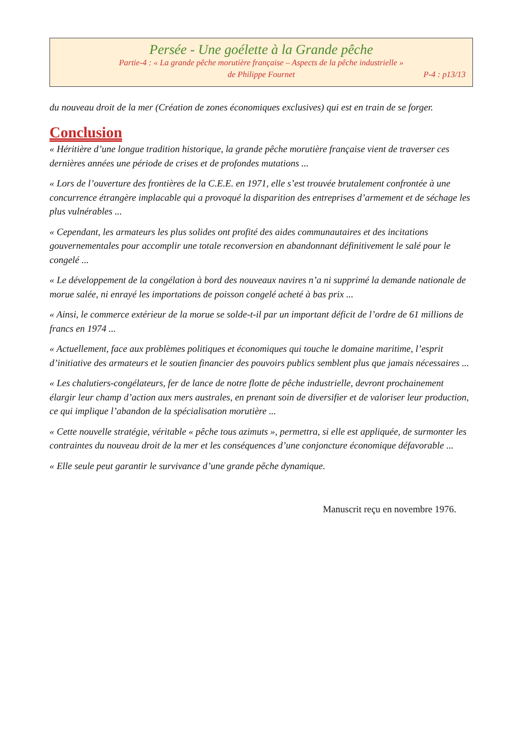Persée - Une goélette à la Grande pêche
Partie-4 : « La grande pêche morutière française – Aspects de la pêche industrielle »
de Philippe Fournet P-4 : p13/13
du nouveau droit de la mer (Création de zones économiques exclusives) qui est en train de se forger.
Conclusion
« Héritière d’une longue tradition historique, la grande pêche morutière française vient de traverser ces dernières années une période de crises et de profondes mutations ...
« Lors de l’ouverture des frontières de la C.E.E. en 1971, elle s’est trouvée brutalement confrontée à une concurrence étrangère implacable qui a provoqué la disparition des entreprises d’armement et de séchage les plus vulnérables ...
« Cependant, les armateurs les plus solides ont profité des aides communautaires et des incitations gouvernementales pour accomplir une totale reconversion en abandonnant définitivement le salé pour le congelé ...
« Le développement de la congélation à bord des nouveaux navires n’a ni supprimé la demande nationale de morue salée, ni enrayé les importations de poisson congelé acheté à bas prix ...
« Ainsi, le commerce extérieur de la morue se solde-t-il par un important déficit de l’ordre de 61 millions de francs en 1974 ...
« Actuellement, face aux problèmes politiques et économiques qui touche le domaine maritime, l’esprit d’initiative des armateurs et le soutien financier des pouvoirs publics semblent plus que jamais nécessaires ...
« Les chalutiers-congélateurs, fer de lance de notre flotte de pêche industrielle, devront prochainement élargir leur champ d’action aux mers australes, en prenant soin de diversifier et de valoriser leur production, ce qui implique l’abandon de la spécialisation morutière ...
« Cette nouvelle stratégie, véritable « pêche tous azimuts », permettra, si elle est appliquée, de surmonter les contraintes du nouveau droit de la mer et les conséquences d’une conjoncture économique défavorable ...
« Elle seule peut garantir le survivance d’une grande pêche dynamique.
Manuscrit reçu en novembre 1976.